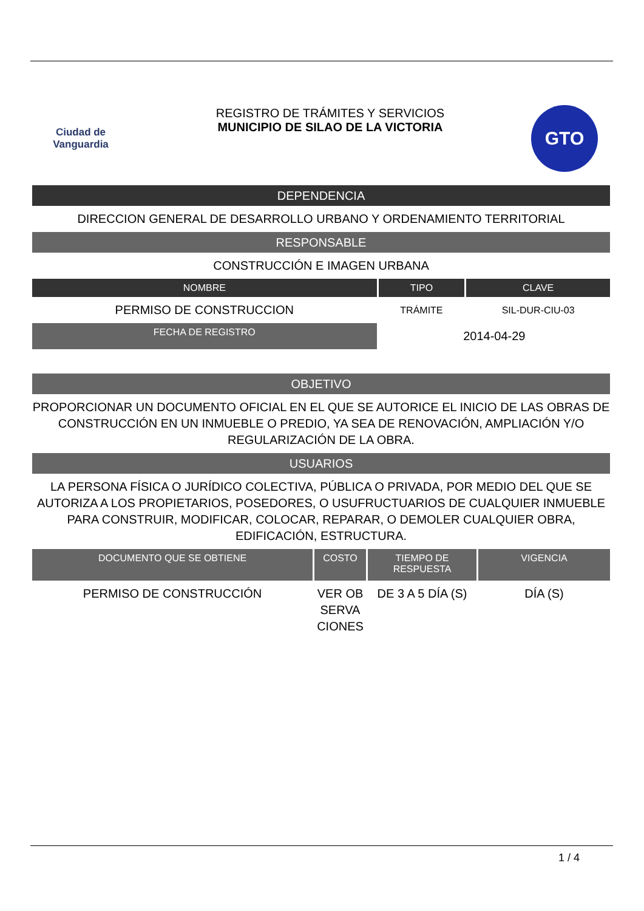Ciudad de
Vanguardia
REGISTRO DE TRÁMITES Y SERVICIOS
MUNICIPIO DE SILAO DE LA VICTORIA
GTO
DEPENDENCIA
DIRECCION GENERAL DE DESARROLLO URBANO Y ORDENAMIENTO TERRITORIAL
RESPONSABLE
CONSTRUCCIÓN E IMAGEN URBANA
| NOMBRE | TIPO | CLAVE |
| --- | --- | --- |
| PERMISO DE CONSTRUCCION | TRÁMITE | SIL-DUR-CIU-03 |
| FECHA DE REGISTRO | 2014-04-29 | |
OBJETIVO
PROPORCIONAR UN DOCUMENTO OFICIAL EN EL QUE SE AUTORICE EL INICIO DE LAS OBRAS DE CONSTRUCCIÓN EN UN INMUEBLE O PREDIO, YA SEA DE RENOVACIÓN, AMPLIACIÓN Y/O REGULARIZACIÓN DE LA OBRA.
USUARIOS
LA PERSONA FÍSICA O JURÍDICO COLECTIVA, PÚBLICA O PRIVADA, POR MEDIO DEL QUE SE AUTORIZA A LOS PROPIETARIOS, POSEDORES, O USUFRUCTUARIOS DE CUALQUIER INMUEBLE PARA CONSTRUIR, MODIFICAR, COLOCAR, REPARAR, O DEMOLER CUALQUIER OBRA, EDIFICACIÓN, ESTRUCTURA.
| DOCUMENTO QUE SE OBTIENE | COSTO | TIEMPO DE RESPUESTA | VIGENCIA |
| --- | --- | --- | --- |
| PERMISO DE CONSTRUCCIÓN | VER OB SERVA CIONES | DE 3 A 5 DÍA (S) | DÍA (S) |
1 / 4